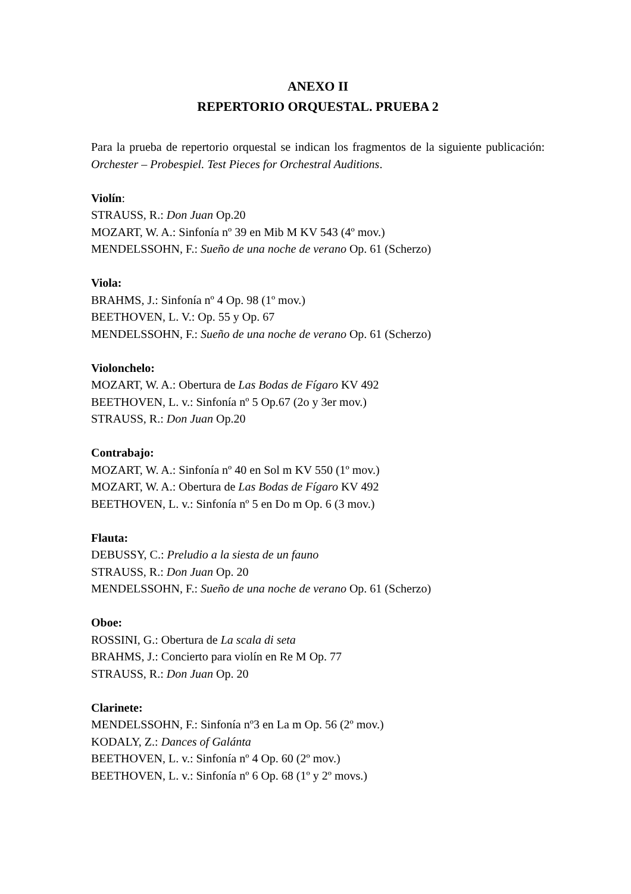ANEXO II
REPERTORIO ORQUESTAL. PRUEBA 2
Para la prueba de repertorio orquestal se indican los fragmentos de la siguiente publicación: Orchester – Probespiel. Test Pieces for Orchestral Auditions.
Violín:
STRAUSS, R.: Don Juan Op.20
MOZART, W. A.: Sinfonía nº 39 en Mib M KV 543 (4º mov.)
MENDELSSOHN, F.: Sueño de una noche de verano Op. 61 (Scherzo)
Viola:
BRAHMS, J.: Sinfonía nº 4 Op. 98 (1º mov.)
BEETHOVEN, L. V.: Op. 55 y Op. 67
MENDELSSOHN, F.: Sueño de una noche de verano Op. 61 (Scherzo)
Violonchelo:
MOZART, W. A.: Obertura de Las Bodas de Fígaro KV 492
BEETHOVEN, L. v.: Sinfonía nº 5 Op.67 (2o y 3er mov.)
STRAUSS, R.: Don Juan Op.20
Contrabajo:
MOZART, W. A.: Sinfonía nº 40 en Sol m KV 550 (1º mov.)
MOZART, W. A.: Obertura de Las Bodas de Fígaro KV 492
BEETHOVEN, L. v.: Sinfonía nº 5 en Do m Op. 6 (3 mov.)
Flauta:
DEBUSSY, C.: Preludio a la siesta de un fauno
STRAUSS, R.: Don Juan Op. 20
MENDELSSOHN, F.: Sueño de una noche de verano Op. 61 (Scherzo)
Oboe:
ROSSINI, G.: Obertura de La scala di seta
BRAHMS, J.: Concierto para violín en Re M Op. 77
STRAUSS, R.: Don Juan Op. 20
Clarinete:
MENDELSSOHN, F.: Sinfonía nº3 en La m Op. 56 (2º mov.)
KODALY, Z.: Dances of Galánta
BEETHOVEN, L. v.: Sinfonía nº 4 Op. 60 (2º mov.)
BEETHOVEN, L. v.: Sinfonía nº 6 Op. 68 (1º y 2º movs.)